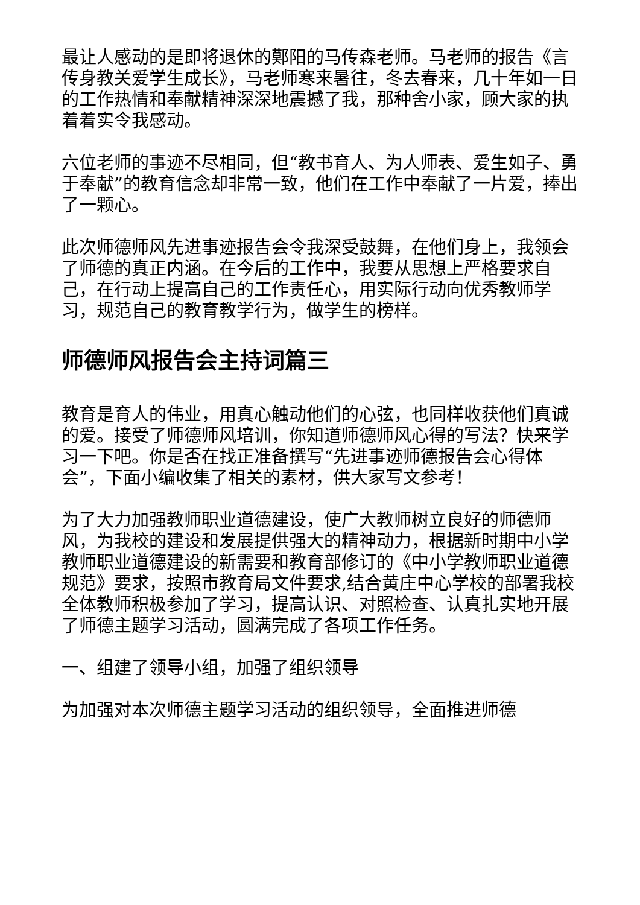最让人感动的是即将退休的鄚阳的马传森老师。马老师的报告《言传身教关爱学生成长》，马老师寒来暑往，冬去春来，几十年如一日的工作热情和奉献精神深深地震撼了我，那种舍小家，顾大家的执着着实令我感动。
六位老师的事迹不尽相同，但“教书育人、为人师表、爱生如子、勇于奉献”的教育信念却非常一致，他们在工作中奉献了一片爱，捧出了一颗心。
此次师德师风先进事迹报告会令我深受鼓舞，在他们身上，我领会了师德的真正内涵。在今后的工作中，我要从思想上严格要求自己，在行动上提高自己的工作责任心，用实际行动向优秀教师学习，规范自己的教育教学行为，做学生的榜样。
师德师风报告会主持词篇三
教育是育人的伟业，用真心触动他们的心弦，也同样收获他们真诚的爱。接受了师德师风培训，你知道师德师风心得的写法？快来学习一下吧。你是否在找正准备撰写“先进事迹师德报告会心得体会”，下面小编收集了相关的素材，供大家写文参考！
为了大力加强教师职业道德建设，使广大教师树立良好的师德师风，为我校的建设和发展提供强大的精神动力，根据新时期中小学教师职业道德建设的新需要和教育部修订的《中小学教师职业道德规范》要求，按照市教育局文件要求,结合黄庄中心学校的部署我校全体教师积极参加了学习，提高认识、对照检查、认真扎实地开展了师德主题学习活动，圆满完成了各项工作任务。
一、组建了领导小组，加强了组织领导
为加强对本次师德主题学习活动的组织领导，全面推进师德